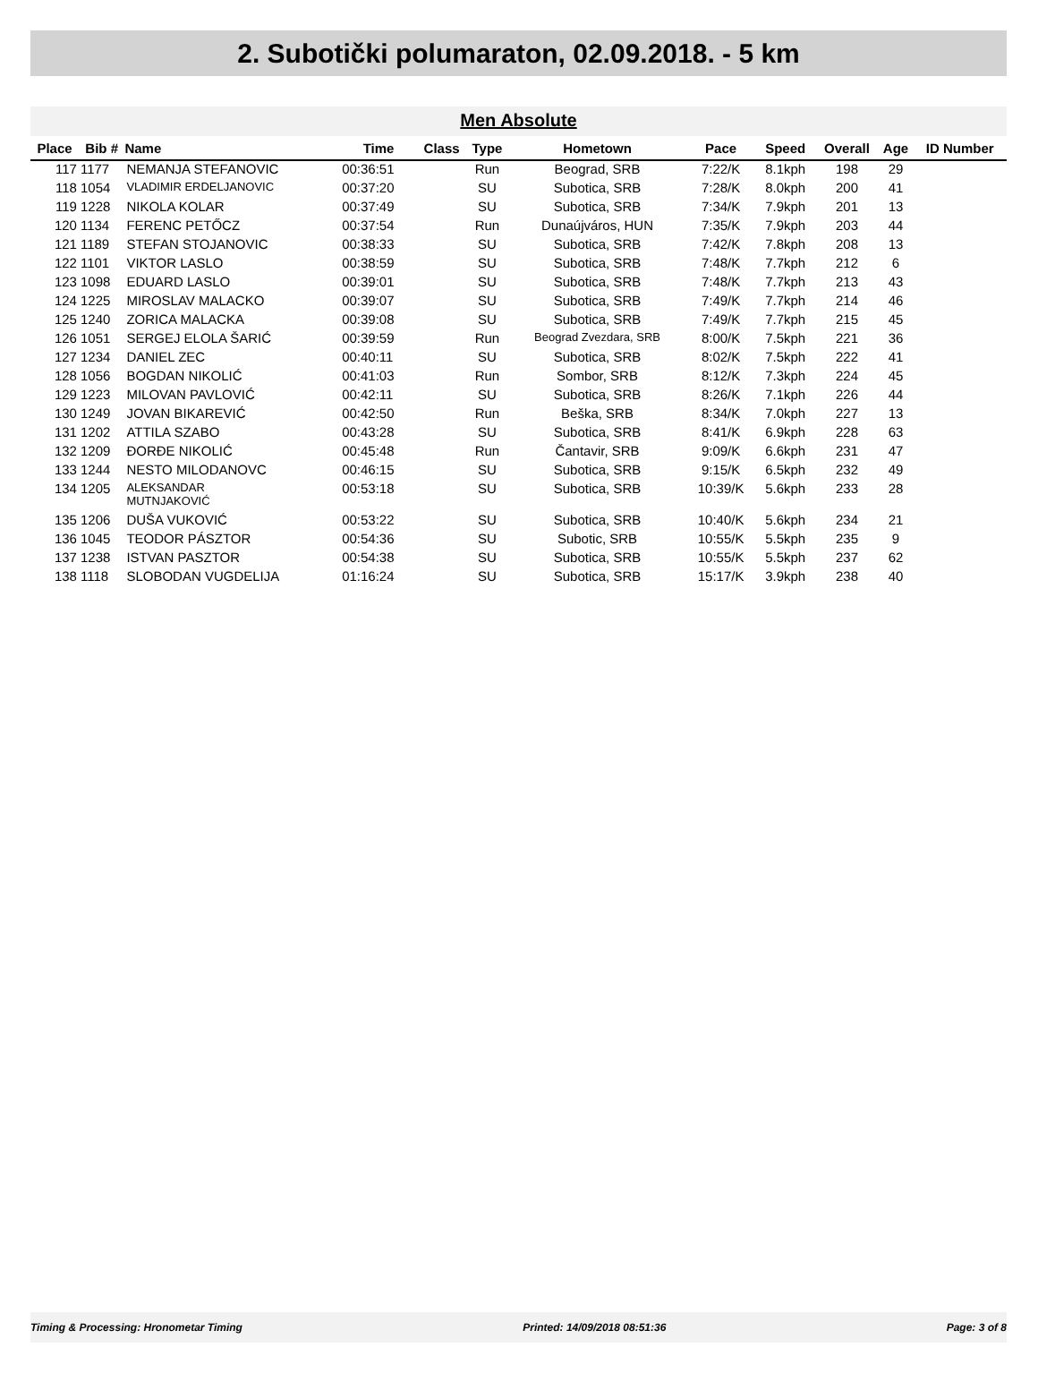2. Subotički polumaraton, 02.09.2018. - 5 km
Men Absolute
| Place | Bib # | Name | Time | Class | Type | Hometown | Pace | Speed | Overall | Age | ID Number |
| --- | --- | --- | --- | --- | --- | --- | --- | --- | --- | --- | --- |
| 117 | 1177 | NEMANJA STEFANOVIC | 00:36:51 | | Run | Beograd, SRB | 7:22/K | 8.1kph | 198 | 29 | |
| 118 | 1054 | VLADIMIR ERDELJANOVIC | 00:37:20 | | SU | Subotica, SRB | 7:28/K | 8.0kph | 200 | 41 | |
| 119 | 1228 | NIKOLA KOLAR | 00:37:49 | | SU | Subotica, SRB | 7:34/K | 7.9kph | 201 | 13 | |
| 120 | 1134 | FERENC PETŐCZ | 00:37:54 | | Run | Dunaújváros, HUN | 7:35/K | 7.9kph | 203 | 44 | |
| 121 | 1189 | STEFAN STOJANOVIC | 00:38:33 | | SU | Subotica, SRB | 7:42/K | 7.8kph | 208 | 13 | |
| 122 | 1101 | VIKTOR LASLO | 00:38:59 | | SU | Subotica, SRB | 7:48/K | 7.7kph | 212 | 6 | |
| 123 | 1098 | EDUARD LASLO | 00:39:01 | | SU | Subotica, SRB | 7:48/K | 7.7kph | 213 | 43 | |
| 124 | 1225 | MIROSLAV MALACKO | 00:39:07 | | SU | Subotica, SRB | 7:49/K | 7.7kph | 214 | 46 | |
| 125 | 1240 | ZORICA MALACKA | 00:39:08 | | SU | Subotica, SRB | 7:49/K | 7.7kph | 215 | 45 | |
| 126 | 1051 | SERGEJ ELOLA ŠARIĆ | 00:39:59 | | Run | Beograd Zvezdara, SRB | 8:00/K | 7.5kph | 221 | 36 | |
| 127 | 1234 | DANIEL ZEC | 00:40:11 | | SU | Subotica, SRB | 8:02/K | 7.5kph | 222 | 41 | |
| 128 | 1056 | BOGDAN NIKOLIĆ | 00:41:03 | | Run | Sombor, SRB | 8:12/K | 7.3kph | 224 | 45 | |
| 129 | 1223 | MILOVAN PAVLOVIĆ | 00:42:11 | | SU | Subotica, SRB | 8:26/K | 7.1kph | 226 | 44 | |
| 130 | 1249 | JOVAN BIKAREVIĆ | 00:42:50 | | Run | Beška, SRB | 8:34/K | 7.0kph | 227 | 13 | |
| 131 | 1202 | ATTILA SZABO | 00:43:28 | | SU | Subotica, SRB | 8:41/K | 6.9kph | 228 | 63 | |
| 132 | 1209 | ĐORĐE NIKOLIĆ | 00:45:48 | | Run | Čantavir, SRB | 9:09/K | 6.6kph | 231 | 47 | |
| 133 | 1244 | NESTO MILODANOVC | 00:46:15 | | SU | Subotica, SRB | 9:15/K | 6.5kph | 232 | 49 | |
| 134 | 1205 | ALEKSANDAR MUTNJAKOVIĆ | 00:53:18 | | SU | Subotica, SRB | 10:39/K | 5.6kph | 233 | 28 | |
| 135 | 1206 | DUŠA VUKOVIĆ | 00:53:22 | | SU | Subotica, SRB | 10:40/K | 5.6kph | 234 | 21 | |
| 136 | 1045 | TEODOR PÁSZTOR | 00:54:36 | | SU | Subotic, SRB | 10:55/K | 5.5kph | 235 | 9 | |
| 137 | 1238 | ISTVAN PASZTOR | 00:54:38 | | SU | Subotica, SRB | 10:55/K | 5.5kph | 237 | 62 | |
| 138 | 1118 | SLOBODAN VUGDELIJA | 01:16:24 | | SU | Subotica, SRB | 15:17/K | 3.9kph | 238 | 40 | |
Timing & Processing: Hronometar Timing Printed: 14/09/2018 08:51:36 Page: 3 of 8